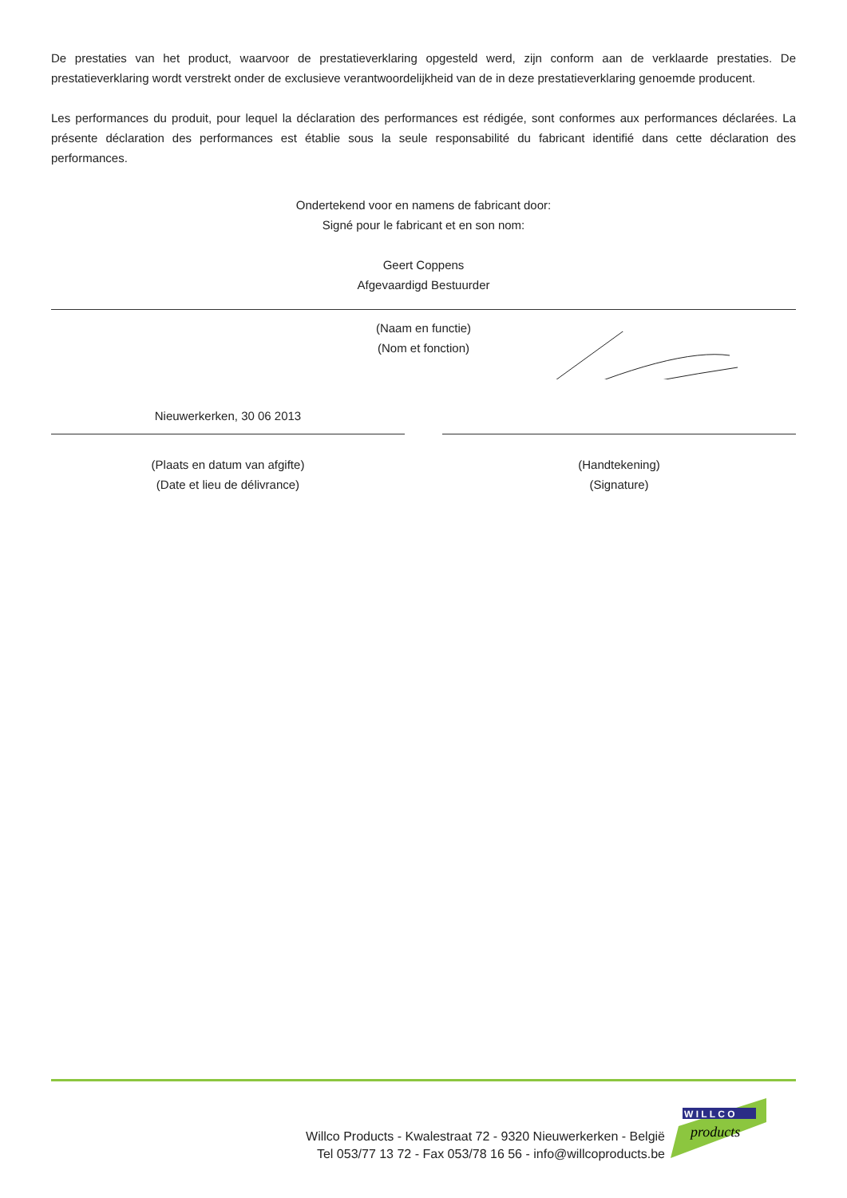De prestaties van het product, waarvoor de prestatieverklaring opgesteld werd, zijn conform aan de verklaarde prestaties. De prestatieverklaring wordt verstrekt onder de exclusieve verantwoordelijkheid van de in deze prestatieverklaring genoemde producent.
Les performances du produit, pour lequel la déclaration des performances est rédigée, sont conformes aux performances déclarées. La présente déclaration des performances est établie sous la seule responsabilité du fabricant identifié dans cette déclaration des performances.
Ondertekend voor en namens de fabricant door:
Signé pour le fabricant et en son nom:
Geert Coppens
Afgevaardigd Bestuurder
(Naam en functie)
(Nom et fonction)
Nieuwerkerken, 30 06 2013
(Plaats en datum van afgifte)
(Date et lieu de délivrance)
(Handtekening)
(Signature)
Willco Products - Kwalestraat 72 - 9320 Nieuwerkerken - België
Tel 053/77 13 72 - Fax 053/78 16 56 - info@willcoproducts.be
W I L L C O
products